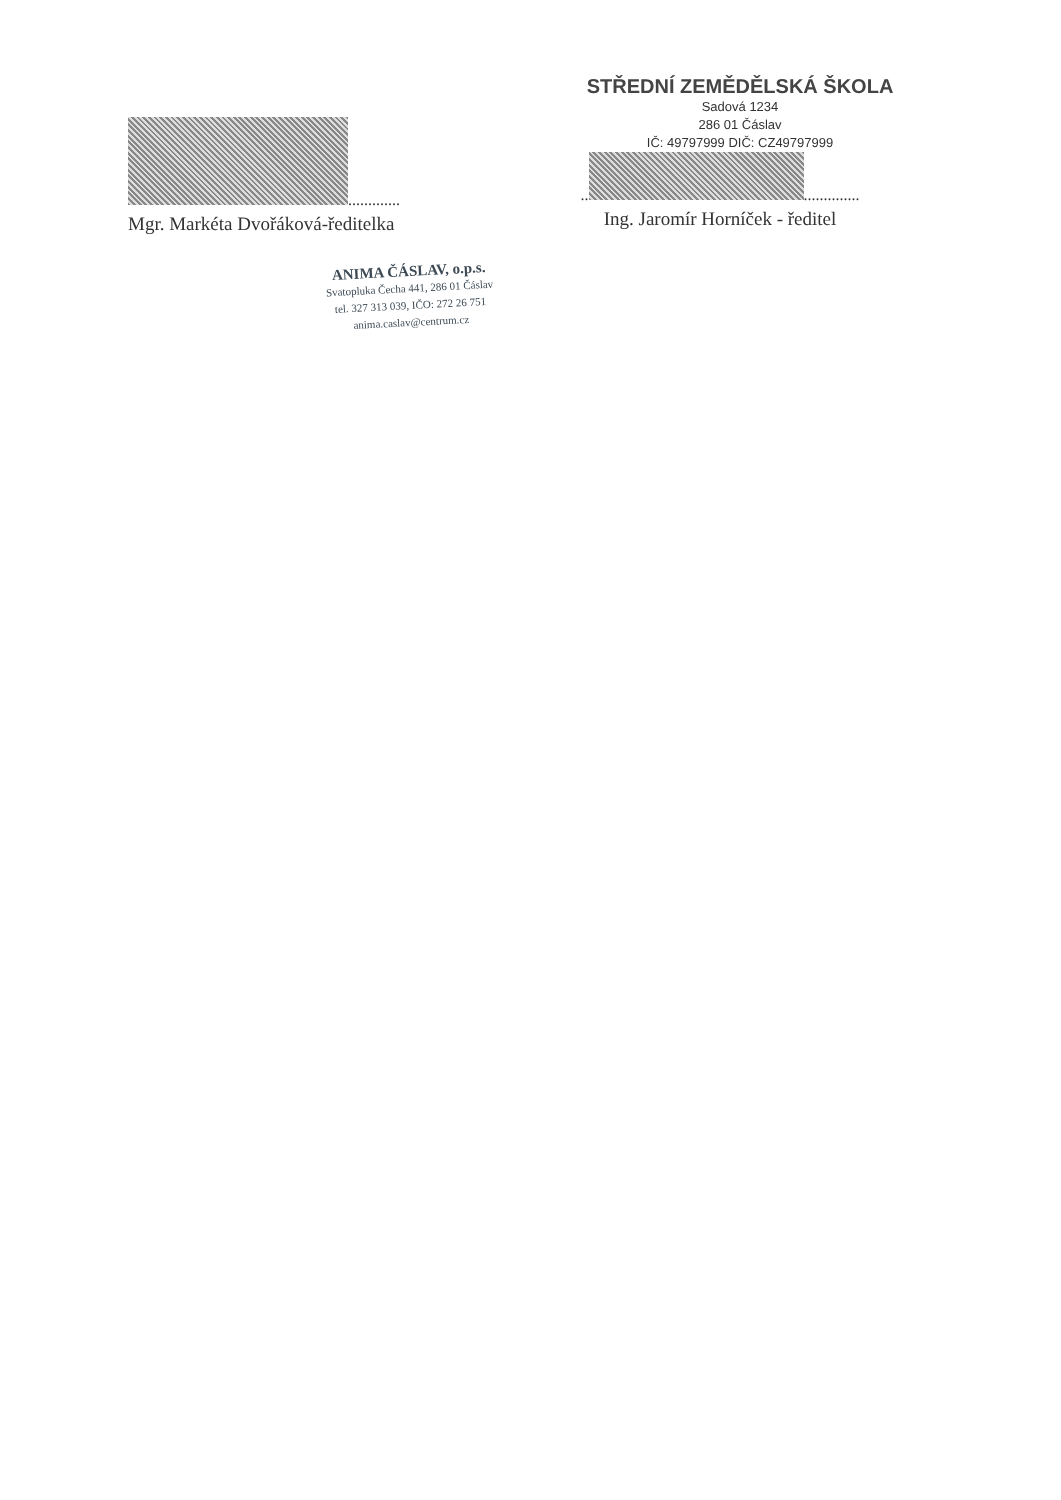.............
Mgr. Markéta Dvořáková-ředitelka
STŘEDNÍ ZEMĚDĚLSKÁ ŠKOLA
Sadová 1234
286 01 Čáslav
IČ: 49797999 DIČ: CZ49797999
.. ..............
Ing. Jaromír Horníček - ředitel
ANIMA ČÁSLAV, o.p.s.
Svatopluka Čecha 441, 286 01 Čáslav
tel. 327 313 039, IČO: 272 26 751
anima.caslav@centrum.cz